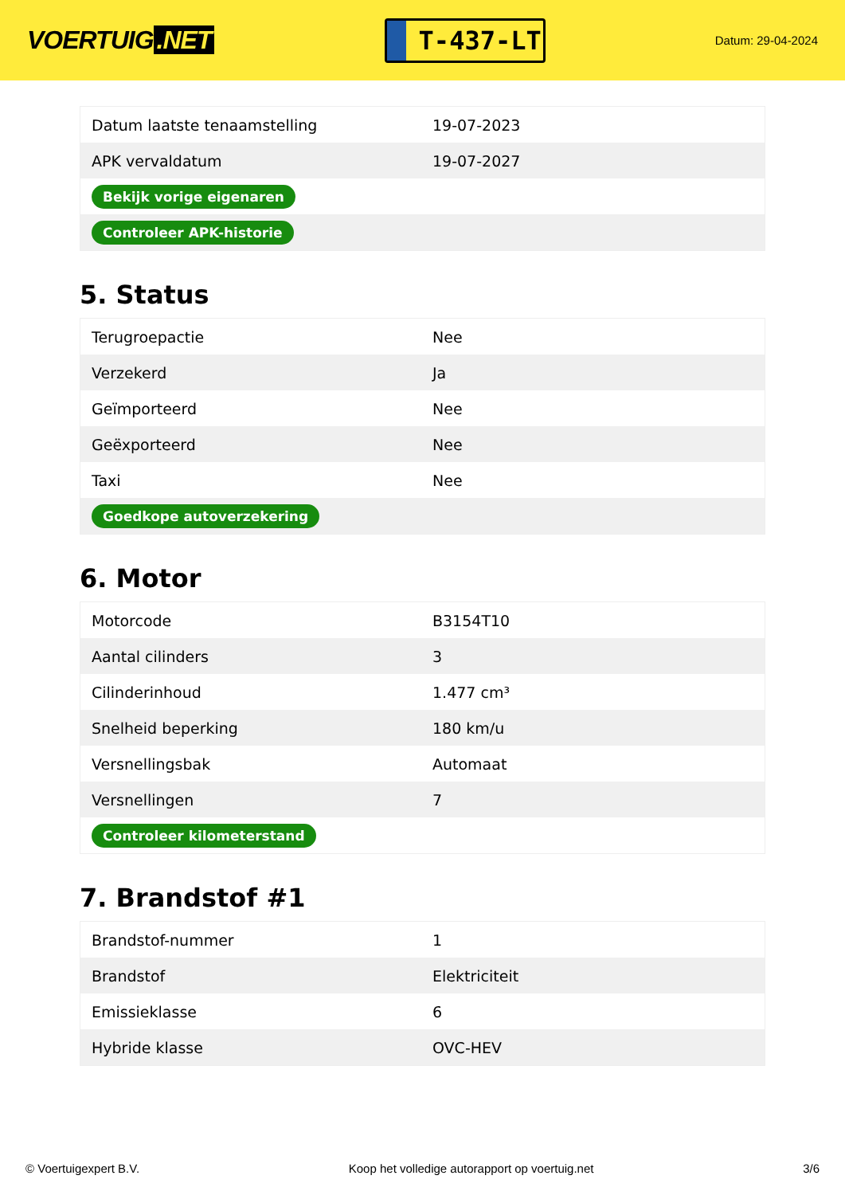VOERTUIG.NET
T-437-LT
Datum: 29-04-2024
| Datum laatste tenaamstelling | 19-07-2023 |
| APK vervaldatum | 19-07-2027 |
| Bekijk vorige eigenaren | |
| Controleer APK-historie | |
5. Status
| Terugroepactie | Nee |
| Verzekerd | Ja |
| Geïmporteerd | Nee |
| Geëxporteerd | Nee |
| Taxi | Nee |
| Goedkope autoverzekering | |
6. Motor
| Motorcode | B3154T10 |
| Aantal cilinders | 3 |
| Cilinderinhoud | 1.477 cm³ |
| Snelheid beperking | 180 km/u |
| Versnellingsbak | Automaat |
| Versnellingen | 7 |
| Controleer kilometerstand | |
7. Brandstof #1
| Brandstof-nummer | 1 |
| Brandstof | Elektriciteit |
| Emissieklasse | 6 |
| Hybride klasse | OVC-HEV |
© Voertuigexpert B.V. Koop het volledige autorapport op voertuig.net 3/6